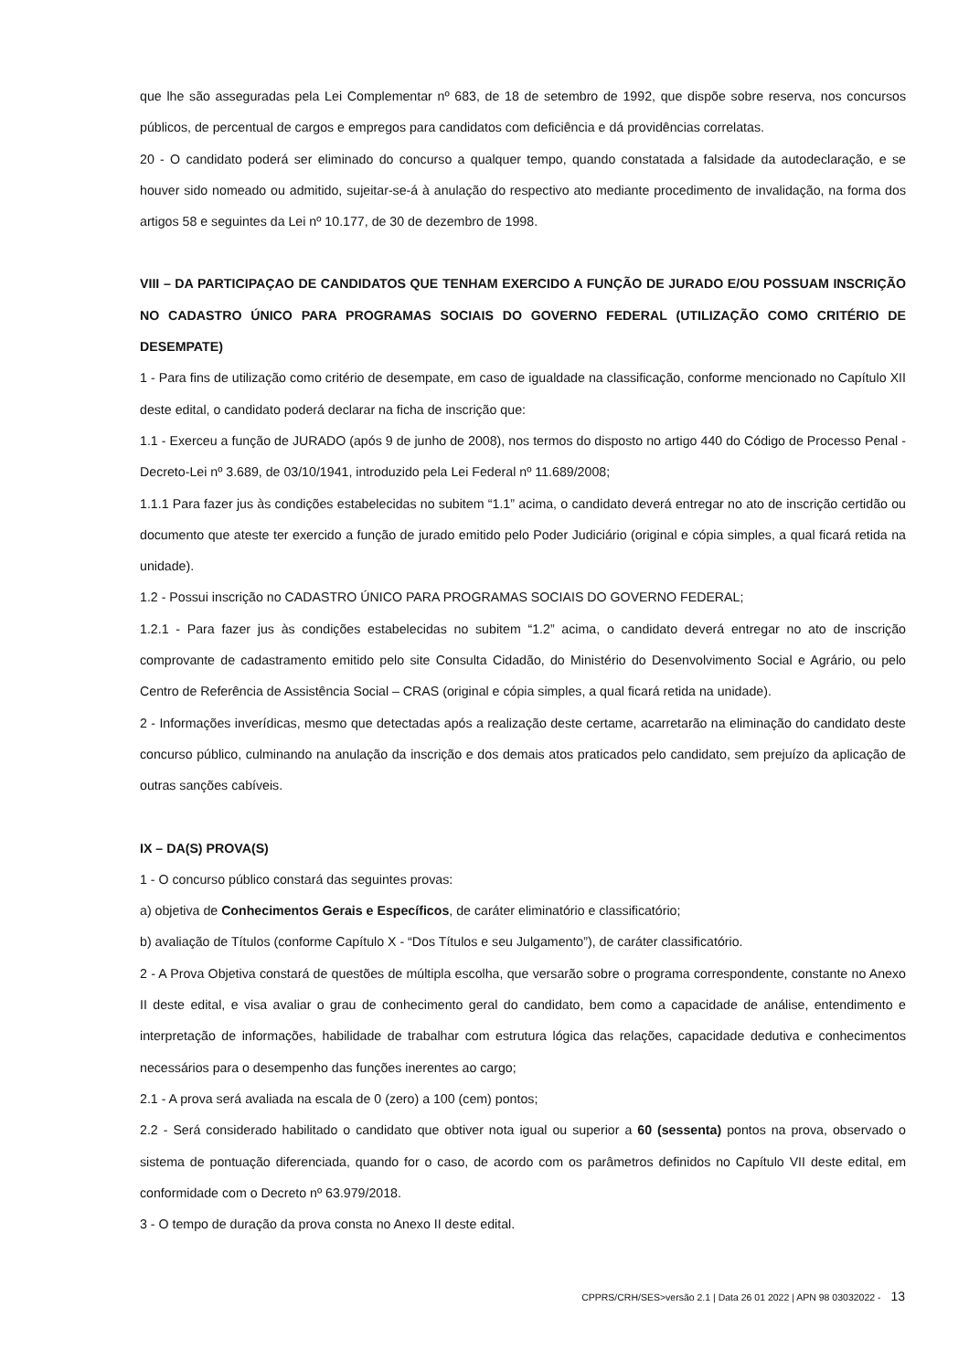que lhe são asseguradas pela Lei Complementar nº 683, de 18 de setembro de 1992, que dispõe sobre reserva, nos concursos públicos, de percentual de cargos e empregos para candidatos com deficiência e dá providências correlatas.
20 - O candidato poderá ser eliminado do concurso a qualquer tempo, quando constatada a falsidade da autodeclaração, e se houver sido nomeado ou admitido, sujeitar-se-á à anulação do respectivo ato mediante procedimento de invalidação, na forma dos artigos 58 e seguintes da Lei nº 10.177, de 30 de dezembro de 1998.
VIII – DA PARTICIPAÇAO DE CANDIDATOS QUE TENHAM EXERCIDO A FUNÇÃO DE JURADO E/OU POSSUAM INSCRIÇÃO NO CADASTRO ÚNICO PARA PROGRAMAS SOCIAIS DO GOVERNO FEDERAL (UTILIZAÇÃO COMO CRITÉRIO DE DESEMPATE)
1 - Para fins de utilização como critério de desempate, em caso de igualdade na classificação, conforme mencionado no Capítulo XII deste edital, o candidato poderá declarar na ficha de inscrição que:
1.1 - Exerceu a função de JURADO (após 9 de junho de 2008), nos termos do disposto no artigo 440 do Código de Processo Penal - Decreto-Lei nº 3.689, de 03/10/1941, introduzido pela Lei Federal nº 11.689/2008;
1.1.1 Para fazer jus às condições estabelecidas no subitem “1.1” acima, o candidato deverá entregar no ato de inscrição certidão ou documento que ateste ter exercido a função de jurado emitido pelo Poder Judiciário (original e cópia simples, a qual ficará retida na unidade).
1.2 - Possui inscrição no CADASTRO ÚNICO PARA PROGRAMAS SOCIAIS DO GOVERNO FEDERAL;
1.2.1 - Para fazer jus às condições estabelecidas no subitem “1.2” acima, o candidato deverá entregar no ato de inscrição comprovante de cadastramento emitido pelo site Consulta Cidadão, do Ministério do Desenvolvimento Social e Agrário, ou pelo Centro de Referência de Assistência Social – CRAS (original e cópia simples, a qual ficará retida na unidade).
2 - Informações inverídicas, mesmo que detectadas após a realização deste certame, acarretarão na eliminação do candidato deste concurso público, culminando na anulação da inscrição e dos demais atos praticados pelo candidato, sem prejuízo da aplicação de outras sanções cabíveis.
IX – DA(S) PROVA(S)
1 - O concurso público constará das seguintes provas:
a) objetiva de Conhecimentos Gerais e Específicos, de caráter eliminatório e classificatório;
b) avaliação de Títulos (conforme Capítulo X - “Dos Títulos e seu Julgamento”), de caráter classificatório.
2 - A Prova Objetiva constará de questões de múltipla escolha, que versarão sobre o programa correspondente, constante no Anexo II deste edital, e visa avaliar o grau de conhecimento geral do candidato, bem como a capacidade de análise, entendimento e interpretação de informações, habilidade de trabalhar com estrutura lógica das relações, capacidade dedutiva e conhecimentos necessários para o desempenho das funções inerentes ao cargo;
2.1 - A prova será avaliada na escala de 0 (zero) a 100 (cem) pontos;
2.2 - Será considerado habilitado o candidato que obtiver nota igual ou superior a 60 (sessenta) pontos na prova, observado o sistema de pontuação diferenciada, quando for o caso, de acordo com os parâmetros definidos no Capítulo VII deste edital, em conformidade com o Decreto nº 63.979/2018.
3 - O tempo de duração da prova consta no Anexo II deste edital.
CPPRS/CRH/SES>versão 2.1 | Data 26 01 2022 | APN 98 03032022 - 13